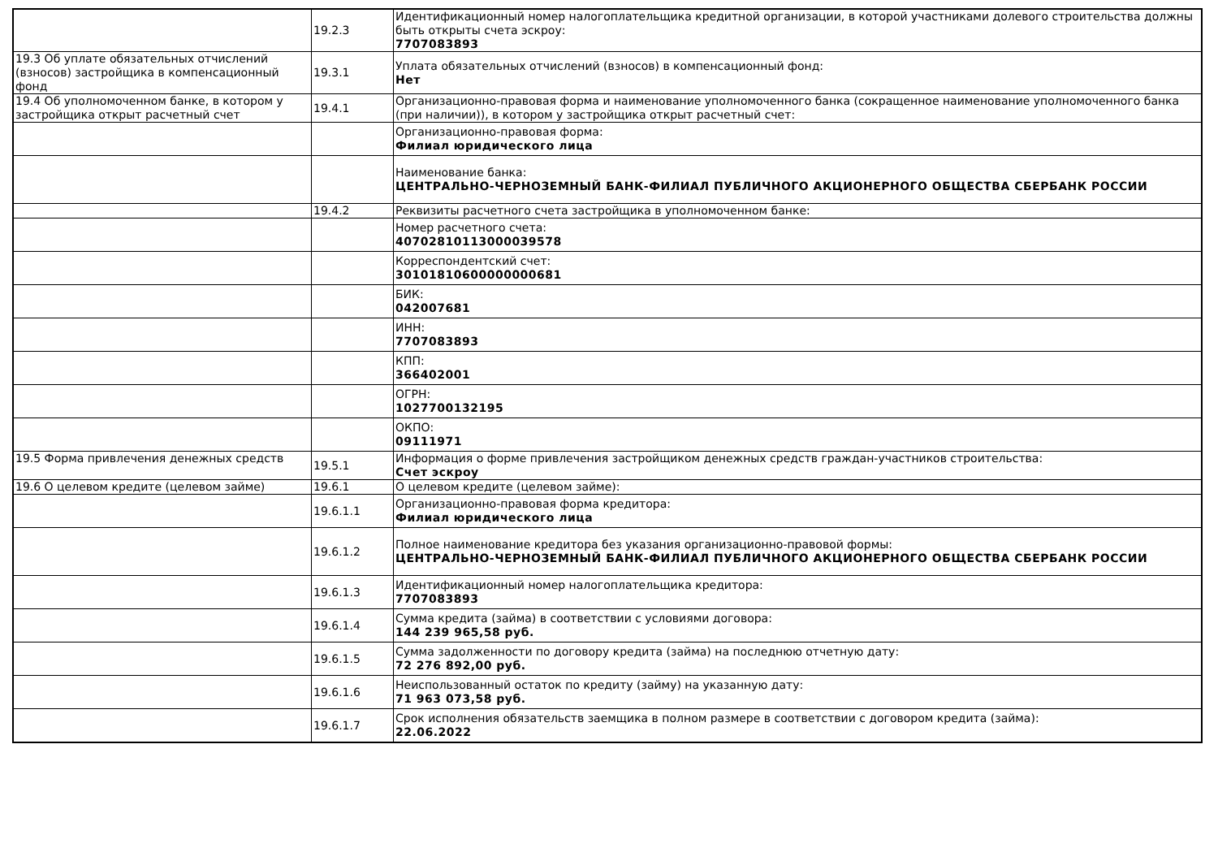| | 19.2.3 | Идентификационный номер налогоплательщика кредитной организации, в которой участниками долевого строительства должны быть открыты счета эскроу: 7707083893 |
| 19.3 Об уплате обязательных отчислений (взносов) застройщика в компенсационный фонд | 19.3.1 | Уплата обязательных отчислений (взносов) в компенсационный фонд: Нет |
| 19.4 Об уполномоченном банке, в котором у застройщика открыт расчетный счет | 19.4.1 | Организационно-правовая форма и наименование уполномоченного банка (сокращенное наименование уполномоченного банка (при наличии)), в котором у застройщика открыт расчетный счет: |
| | | Организационно-правовая форма: Филиал юридического лица |
| | | Наименование банка: ЦЕНТРАЛЬНО-ЧЕРНОЗЕМНЫЙ БАНК-ФИЛИАЛ ПУБЛИЧНОГО АКЦИОНЕРНОГО ОБЩЕСТВА СБЕРБАНК РОССИИ |
| | 19.4.2 | Реквизиты расчетного счета застройщика в уполномоченном банке: |
| | | Номер расчетного счета: 40702810113000039578 |
| | | Корреспондентский счет: 30101810600000000681 |
| | | БИК: 042007681 |
| | | ИНН: 7707083893 |
| | | КПП: 366402001 |
| | | ОГРН: 1027700132195 |
| | | ОКПО: 09111971 |
| 19.5 Форма привлечения денежных средств | 19.5.1 | Информация о форме привлечения застройщиком денежных средств граждан-участников строительства: Счет эскроу |
| 19.6 О целевом кредите (целевом займе) | 19.6.1 | О целевом кредите (целевом займе): |
| | 19.6.1.1 | Организационно-правовая форма кредитора: Филиал юридического лица |
| | 19.6.1.2 | Полное наименование кредитора без указания организационно-правовой формы: ЦЕНТРАЛЬНО-ЧЕРНОЗЕМНЫЙ БАНК-ФИЛИАЛ ПУБЛИЧНОГО АКЦИОНЕРНОГО ОБЩЕСТВА СБЕРБАНК РОССИИ |
| | 19.6.1.3 | Идентификационный номер налогоплательщика кредитора: 7707083893 |
| | 19.6.1.4 | Сумма кредита (займа) в соответствии с условиями договора: 144 239 965,58 руб. |
| | 19.6.1.5 | Сумма задолженности по договору кредита (займа) на последнюю отчетную дату: 72 276 892,00 руб. |
| | 19.6.1.6 | Неиспользованный остаток по кредиту (займу) на указанную дату: 71 963 073,58 руб. |
| | 19.6.1.7 | Срок исполнения обязательств заемщика в полном размере в соответствии с договором кредита (займа): 22.06.2022 |